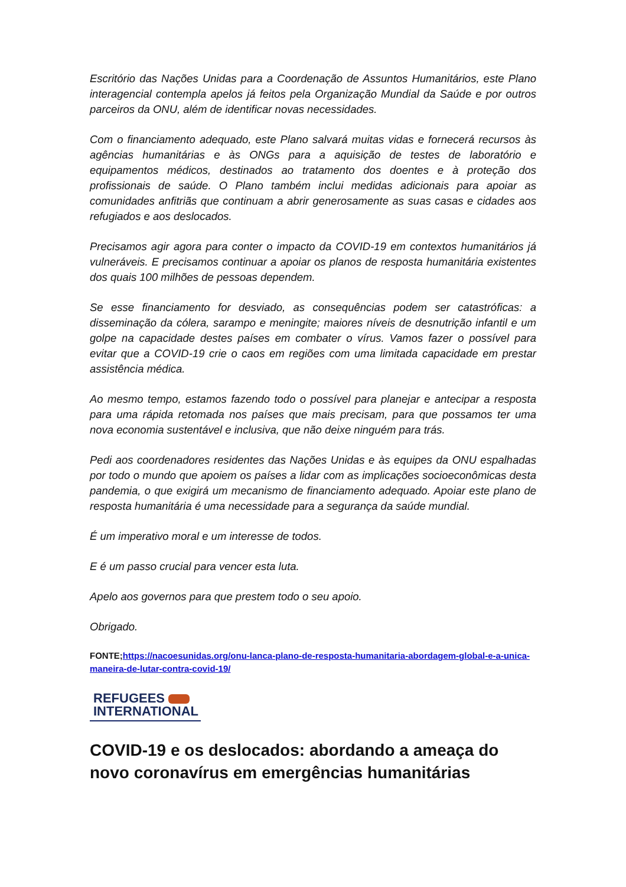Escritório das Nações Unidas para a Coordenação de Assuntos Humanitários, este Plano interagencial contempla apelos já feitos pela Organização Mundial da Saúde e por outros parceiros da ONU, além de identificar novas necessidades.
Com o financiamento adequado, este Plano salvará muitas vidas e fornecerá recursos às agências humanitárias e às ONGs para a aquisição de testes de laboratório e equipamentos médicos, destinados ao tratamento dos doentes e à proteção dos profissionais de saúde. O Plano também inclui medidas adicionais para apoiar as comunidades anfitriãs que continuam a abrir generosamente as suas casas e cidades aos refugiados e aos deslocados.
Precisamos agir agora para conter o impacto da COVID-19 em contextos humanitários já vulneráveis. E precisamos continuar a apoiar os planos de resposta humanitária existentes dos quais 100 milhões de pessoas dependem.
Se esse financiamento for desviado, as consequências podem ser catastróficas: a disseminação da cólera, sarampo e meningite; maiores níveis de desnutrição infantil e um golpe na capacidade destes países em combater o vírus. Vamos fazer o possível para evitar que a COVID-19 crie o caos em regiões com uma limitada capacidade em prestar assistência médica.
Ao mesmo tempo, estamos fazendo todo o possível para planejar e antecipar a resposta para uma rápida retomada nos países que mais precisam, para que possamos ter uma nova economia sustentável e inclusiva, que não deixe ninguém para trás.
Pedi aos coordenadores residentes das Nações Unidas e às equipes da ONU espalhadas por todo o mundo que apoiem os países a lidar com as implicações socioeconômicas desta pandemia, o que exigirá um mecanismo de financiamento adequado. Apoiar este plano de resposta humanitária é uma necessidade para a segurança da saúde mundial.
É um imperativo moral e um interesse de todos.
E é um passo crucial para vencer esta luta.
Apelo aos governos para que prestem todo o seu apoio.
Obrigado.
FONTE;https://nacoesunidas.org/onu-lanca-plano-de-resposta-humanitaria-abordagem-global-e-a-unica-maneira-de-lutar-contra-covid-19/
REFUGEES
INTERNATIONAL
COVID-19 e os deslocados: abordando a ameaça do novo coronavírus em emergências humanitárias